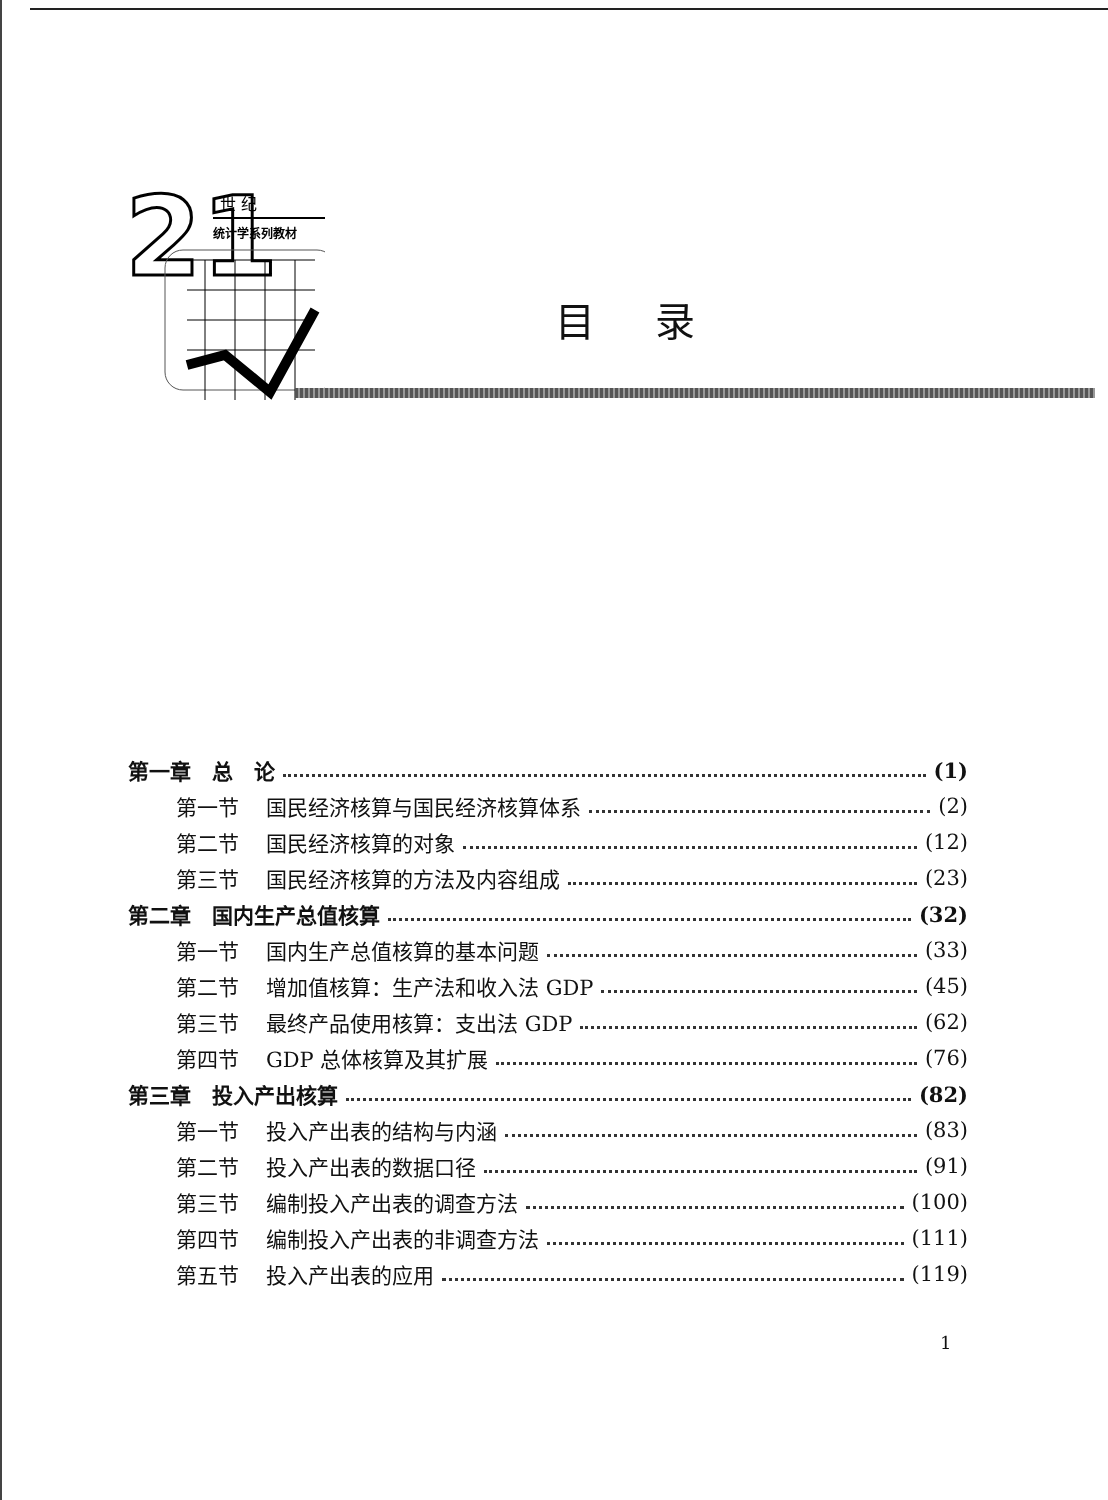21
世 纪
统计学系列教材
目录
第一章　总　论 (1)
第一节 国民经济核算与国民经济核算体系 (2)
第二节 国民经济核算的对象 (12)
第三节 国民经济核算的方法及内容组成 (23)
第二章　国内生产总值核算 (32)
第一节 国内生产总值核算的基本问题 (33)
第二节 增加值核算：生产法和收入法 GDP (45)
第三节 最终产品使用核算：支出法 GDP (62)
第四节 GDP 总体核算及其扩展 (76)
第三章　投入产出核算 (82)
第一节 投入产出表的结构与内涵 (83)
第二节 投入产出表的数据口径 (91)
第三节 编制投入产出表的调查方法 (100)
第四节 编制投入产出表的非调查方法 (111)
第五节 投入产出表的应用 (119)
1